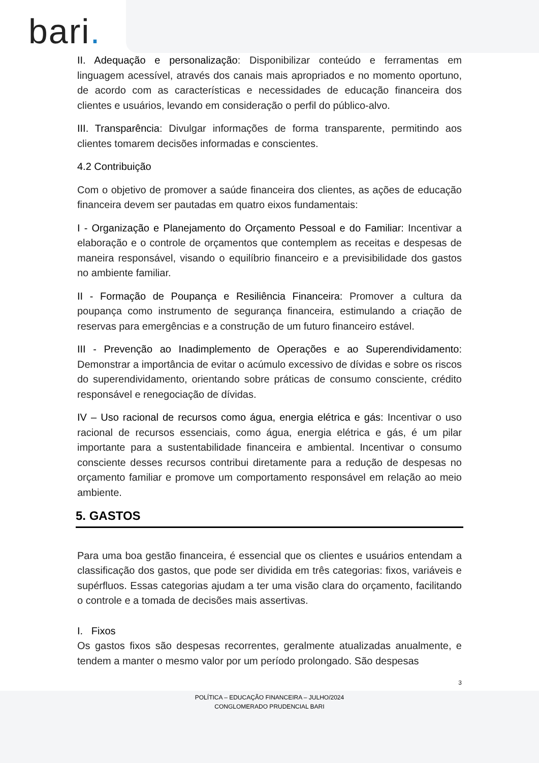bari.
II. Adequação e personalização: Disponibilizar conteúdo e ferramentas em linguagem acessível, através dos canais mais apropriados e no momento oportuno, de acordo com as características e necessidades de educação financeira dos clientes e usuários, levando em consideração o perfil do público-alvo.
III. Transparência: Divulgar informações de forma transparente, permitindo aos clientes tomarem decisões informadas e conscientes.
4.2 Contribuição
Com o objetivo de promover a saúde financeira dos clientes, as ações de educação financeira devem ser pautadas em quatro eixos fundamentais:
I - Organização e Planejamento do Orçamento Pessoal e do Familiar: Incentivar a elaboração e o controle de orçamentos que contemplem as receitas e despesas de maneira responsável, visando o equilíbrio financeiro e a previsibilidade dos gastos no ambiente familiar.
II - Formação de Poupança e Resiliência Financeira: Promover a cultura da poupança como instrumento de segurança financeira, estimulando a criação de reservas para emergências e a construção de um futuro financeiro estável.
III - Prevenção ao Inadimplemento de Operações e ao Superendividamento: Demonstrar a importância de evitar o acúmulo excessivo de dívidas e sobre os riscos do superendividamento, orientando sobre práticas de consumo consciente, crédito responsável e renegociação de dívidas.
IV – Uso racional de recursos como água, energia elétrica e gás: Incentivar o uso racional de recursos essenciais, como água, energia elétrica e gás, é um pilar importante para a sustentabilidade financeira e ambiental. Incentivar o consumo consciente desses recursos contribui diretamente para a redução de despesas no orçamento familiar e promove um comportamento responsável em relação ao meio ambiente.
5. GASTOS
Para uma boa gestão financeira, é essencial que os clientes e usuários entendam a classificação dos gastos, que pode ser dividida em três categorias: fixos, variáveis e supérfluos. Essas categorias ajudam a ter uma visão clara do orçamento, facilitando o controle e a tomada de decisões mais assertivas.
I. Fixos
Os gastos fixos são despesas recorrentes, geralmente atualizadas anualmente, e tendem a manter o mesmo valor por um período prolongado. São despesas
3
POLÍTICA – EDUCAÇÃO FINANCEIRA – JULHO/2024
CONGLOMERADO PRUDENCIAL BARI